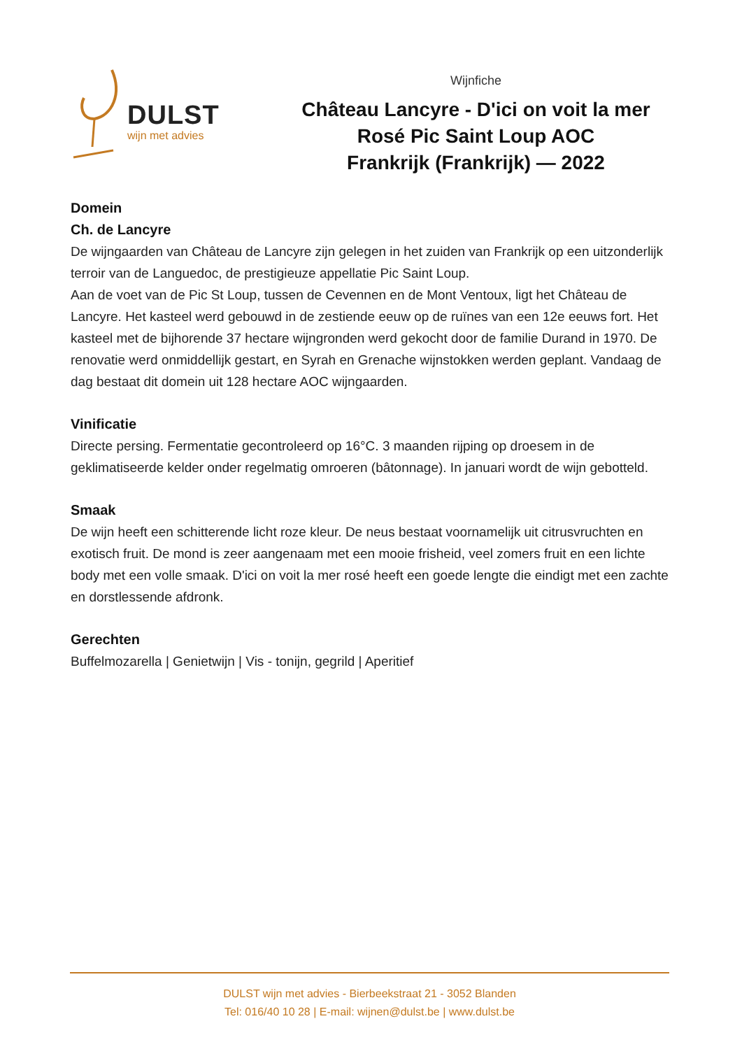DULST
wijn met advies
Wijnfiche
Château Lancyre - D'ici on voit la mer
Rosé Pic Saint Loup AOC
Frankrijk (Frankrijk) — 2022
Domein
Ch. de Lancyre
De wijngaarden van Château de Lancyre zijn gelegen in het zuiden van Frankrijk op een uitzonderlijk terroir van de Languedoc, de prestigieuze appellatie Pic Saint Loup.
Aan de voet van de Pic St Loup, tussen de Cevennen en de Mont Ventoux, ligt het Château de Lancyre. Het kasteel werd gebouwd in de zestiende eeuw op de ruïnes van een 12e eeuws fort. Het kasteel met de bijhorende 37 hectare wijngronden werd gekocht door de familie Durand in 1970. De renovatie werd onmiddellijk gestart, en Syrah en Grenache wijnstokken werden geplant. Vandaag de dag bestaat dit domein uit 128 hectare AOC wijngaarden.
Vinificatie
Directe persing. Fermentatie gecontroleerd op 16°C. 3 maanden rijping op droesem in de geklimatiseerde kelder onder regelmatig omroeren (bâtonnage). In januari wordt de wijn gebotteld.
Smaak
De wijn heeft een schitterende licht roze kleur. De neus bestaat voornamelijk uit citrusvruchten en exotisch fruit. De mond is zeer aangenaam met een mooie frisheid, veel zomers fruit en een lichte body met een volle smaak. D'ici on voit la mer rosé heeft een goede lengte die eindigt met een zachte en dorstlessende afdronk.
Gerechten
Buffelmozarella | Genietwijn | Vis - tonijn, gegrild | Aperitief
DULST wijn met advies - Bierbeekstraat 21 - 3052 Blanden
Tel: 016/40 10 28 | E-mail: wijnen@dulst.be | www.dulst.be